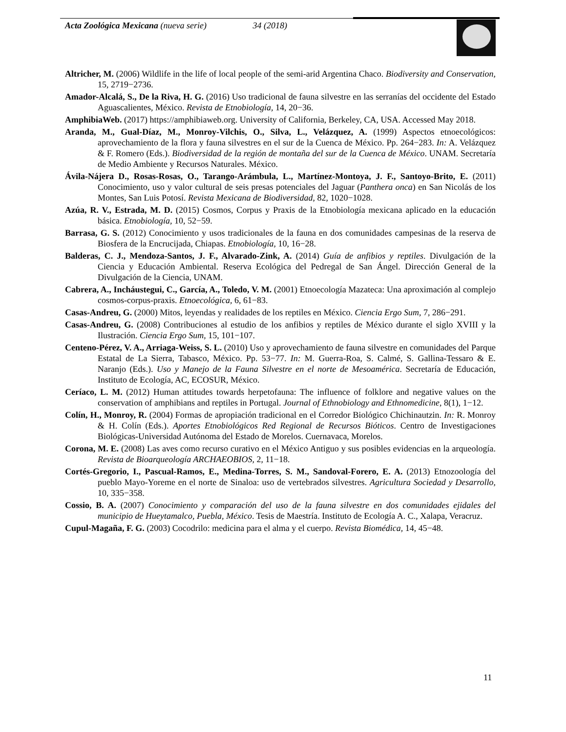Acta Zoológica Mexicana (nueva serie) 34 (2018)
Altricher, M. (2006) Wildlife in the life of local people of the semi-arid Argentina Chaco. Biodiversity and Conservation, 15, 2719−2736.
Amador-Alcalá, S., De la Riva, H. G. (2016) Uso tradicional de fauna silvestre en las serranías del occidente del Estado Aguascalientes, México. Revista de Etnobiología, 14, 20−36.
AmphibiaWeb. (2017) https://amphibiaweb.org. University of California, Berkeley, CA, USA. Accessed May 2018.
Aranda, M., Gual-Díaz, M., Monroy-Vilchis, O., Silva, L., Velázquez, A. (1999) Aspectos etnoecológicos: aprovechamiento de la flora y fauna silvestres en el sur de la Cuenca de México. Pp. 264−283. In: A. Velázquez & F. Romero (Eds.). Biodiversidad de la región de montaña del sur de la Cuenca de México. UNAM. Secretaría de Medio Ambiente y Recursos Naturales. México.
Ávila-Nájera D., Rosas-Rosas, O., Tarango-Arámbula, L., Martínez-Montoya, J. F., Santoyo-Brito, E. (2011) Conocimiento, uso y valor cultural de seis presas potenciales del Jaguar (Panthera onca) en San Nicolás de los Montes, San Luis Potosí. Revista Mexicana de Biodiversidad, 82, 1020−1028.
Azúa, R. V., Estrada, M. D. (2015) Cosmos, Corpus y Praxis de la Etnobiología mexicana aplicado en la educación básica. Etnobiología, 10, 52−59.
Barrasa, G. S. (2012) Conocimiento y usos tradicionales de la fauna en dos comunidades campesinas de la reserva de Biosfera de la Encrucijada, Chiapas. Etnobiología, 10, 16−28.
Balderas, C. J., Mendoza-Santos, J. F., Alvarado-Zink, A. (2014) Guía de anfibios y reptiles. Divulgación de la Ciencia y Educación Ambiental. Reserva Ecológica del Pedregal de San Ángel. Dirección General de la Divulgación de la Ciencia, UNAM.
Cabrera, A., Incháustegui, C., García, A., Toledo, V. M. (2001) Etnoecología Mazateca: Una aproximación al complejo cosmos-corpus-praxis. Etnoecológica, 6, 61−83.
Casas-Andreu, G. (2000) Mitos, leyendas y realidades de los reptiles en México. Ciencia Ergo Sum, 7, 286−291.
Casas-Andreu, G. (2008) Contribuciones al estudio de los anfibios y reptiles de México durante el siglo XVIII y la Ilustración. Ciencia Ergo Sum, 15, 101−107.
Centeno-Pérez, V. A., Arriaga-Weiss, S. L. (2010) Uso y aprovechamiento de fauna silvestre en comunidades del Parque Estatal de La Sierra, Tabasco, México. Pp. 53−77. In: M. Guerra-Roa, S. Calmé, S. Gallina-Tessaro & E. Naranjo (Eds.). Uso y Manejo de la Fauna Silvestre en el norte de Mesoamérica. Secretaría de Educación, Instituto de Ecología, AC, ECOSUR, México.
Ceríaco, L. M. (2012) Human attitudes towards herpetofauna: The influence of folklore and negative values on the conservation of amphibians and reptiles in Portugal. Journal of Ethnobiology and Ethnomedicine, 8(1), 1−12.
Colín, H., Monroy, R. (2004) Formas de apropiación tradicional en el Corredor Biológico Chichinautzin. In: R. Monroy & H. Colín (Eds.). Aportes Etnobiológicos Red Regional de Recursos Bióticos. Centro de Investigaciones Biológicas-Universidad Autónoma del Estado de Morelos. Cuernavaca, Morelos.
Corona, M. E. (2008) Las aves como recurso curativo en el México Antiguo y sus posibles evidencias en la arqueología. Revista de Bioarqueología ARCHAEOBIOS, 2, 11−18.
Cortés-Gregorio, I., Pascual-Ramos, E., Medina-Torres, S. M., Sandoval-Forero, E. A. (2013) Etnozoología del pueblo Mayo-Yoreme en el norte de Sinaloa: uso de vertebrados silvestres. Agricultura Sociedad y Desarrollo, 10, 335−358.
Cossio, B. A. (2007) Conocimiento y comparación del uso de la fauna silvestre en dos comunidades ejidales del municipio de Hueytamalco, Puebla, México. Tesis de Maestría. Instituto de Ecología A. C., Xalapa, Veracruz.
Cupul-Magaña, F. G. (2003) Cocodrilo: medicina para el alma y el cuerpo. Revista Biomédica, 14, 45−48.
11